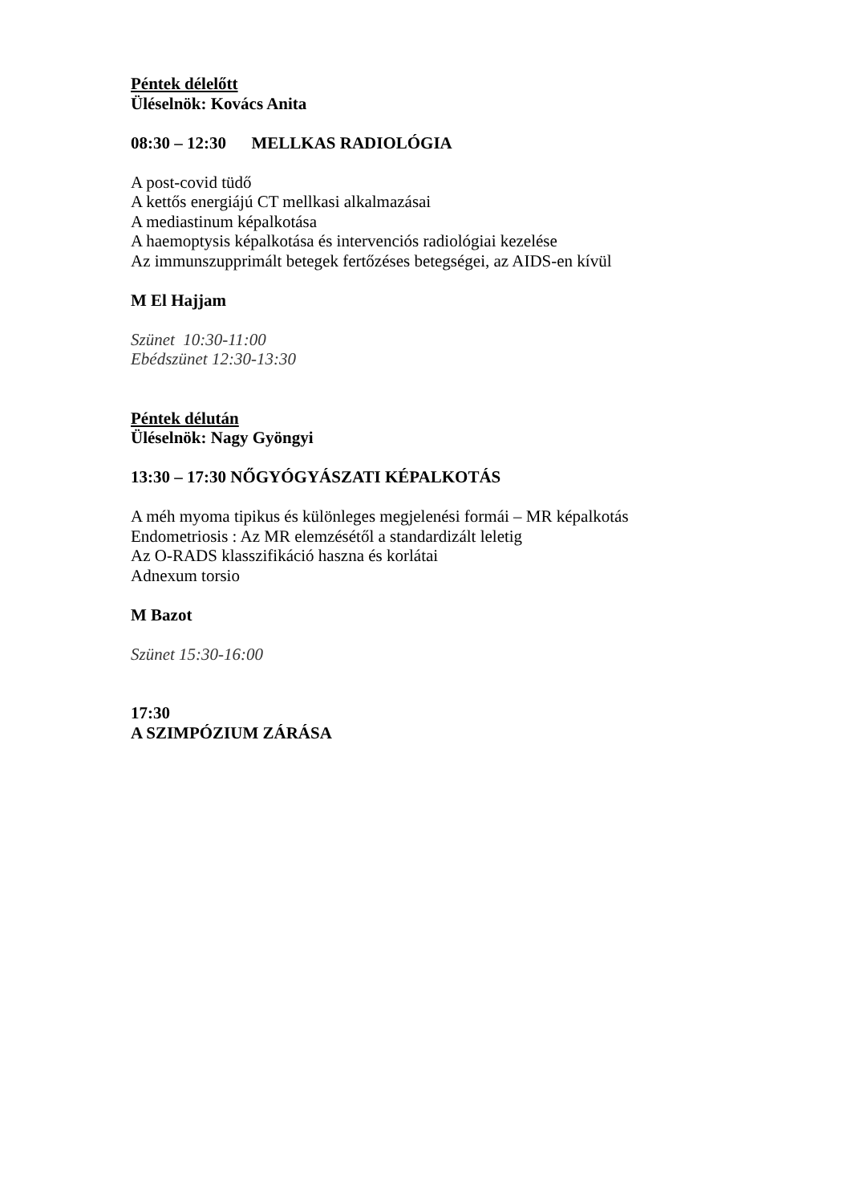Péntek délelőtt
Üléselnök: Kovács Anita
08:30 – 12:30 MELLKAS RADIOLÓGIA
A post-covid tüdő
A kettős energiájú CT mellkasi alkalmazásai
A mediastinum képalkotása
A haemoptysis képalkotása és intervenciós radiológiai kezelése
Az immunszupprimált betegek fertőzéses betegségei, az AIDS-en kívül
M El Hajjam
Szünet 10:30-11:00
Ebédszünet 12:30-13:30
Péntek délután
Üléselnök: Nagy Gyöngyi
13:30 – 17:30 NŐGYÓGYÁSZATI KÉPALKOTÁS
A méh myoma tipikus és különleges megjelenési formái – MR képalkotás
Endometriosis : Az MR elemzésétől a standardizált leletig
Az O-RADS klasszifikáció haszna és korlátai
Adnexum torsio
M Bazot
Szünet 15:30-16:00
17:30
A SZIMPÓZIUM ZÁRÁSA